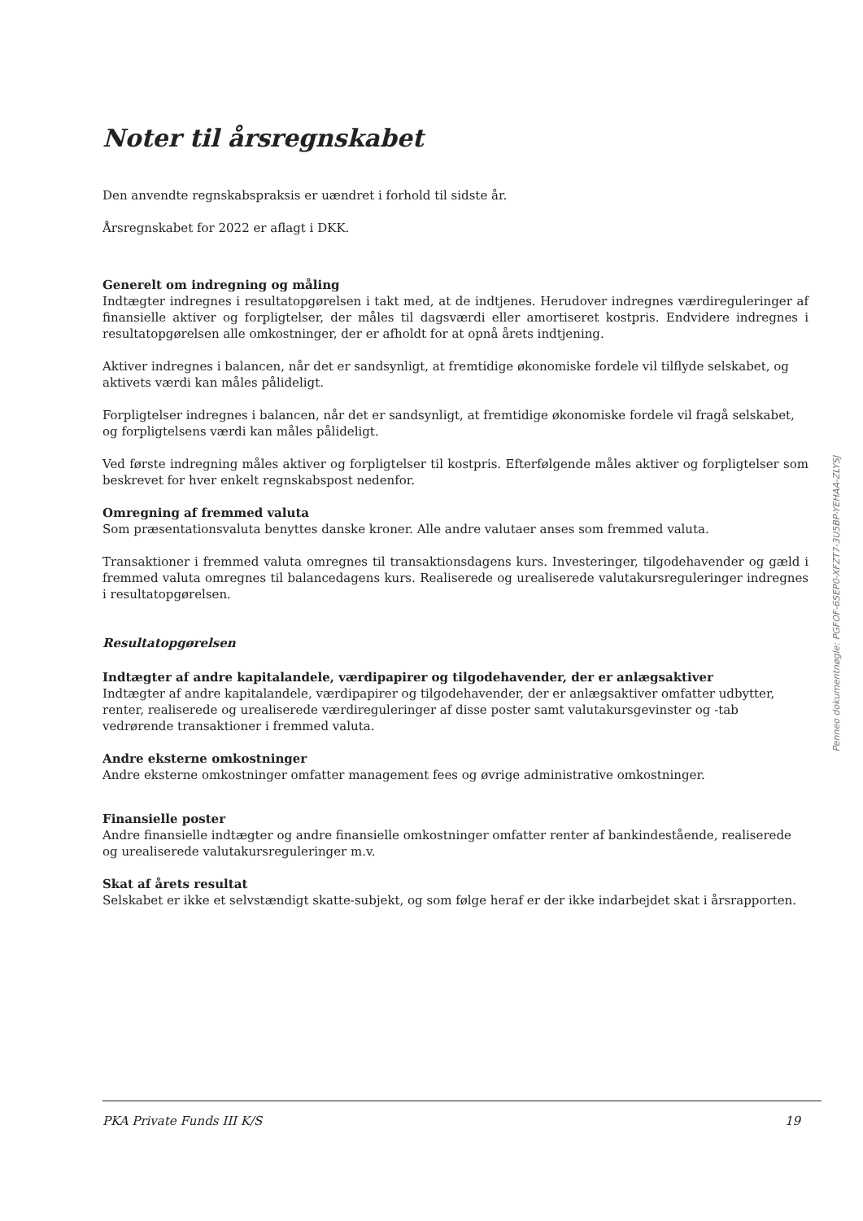Noter til årsregnskabet
Den anvendte regnskabspraksis er uændret i forhold til sidste år.
Årsregnskabet for 2022 er aflagt i DKK.
Generelt om indregning og måling
Indtægter indregnes i resultatopgørelsen i takt med, at de indtjenes. Herudover indregnes værdireguleringer af finansielle aktiver og forpligtelser, der måles til dagsværdi eller amortiseret kostpris. Endvidere indregnes i resultatopgørelsen alle omkostninger, der er afholdt for at opnå årets indtjening.
Aktiver indregnes i balancen, når det er sandsynligt, at fremtidige økonomiske fordele vil tilflyde selskabet, og aktivets værdi kan måles pålideligt.
Forpligtelser indregnes i balancen, når det er sandsynligt, at fremtidige økonomiske fordele vil fragå selskabet, og forpligtelsens værdi kan måles pålideligt.
Ved første indregning måles aktiver og forpligtelser til kostpris. Efterfølgende måles aktiver og forpligtelser som beskrevet for hver enkelt regnskabspost nedenfor.
Omregning af fremmed valuta
Som præsentationsvaluta benyttes danske kroner. Alle andre valutaer anses som fremmed valuta.
Transaktioner i fremmed valuta omregnes til transaktionsdagens kurs. Investeringer, tilgodehavender og gæld i fremmed valuta omregnes til balancedagens kurs. Realiserede og urealiserede valutakursreguleringer indregnes i resultatopgørelsen.
Resultatopgørelsen
Indtægter af andre kapitalandele, værdipapirer og tilgodehavender, der er anlægsaktiver
Indtægter af andre kapitalandele, værdipapirer og tilgodehavender, der er anlægsaktiver omfatter udbytter, renter, realiserede og urealiserede værdireguleringer af disse poster samt valutakursgevinster og -tab vedrørende transaktioner i fremmed valuta.
Andre eksterne omkostninger
Andre eksterne omkostninger omfatter management fees og øvrige administrative omkostninger.
Finansielle poster
Andre finansielle indtægter og andre finansielle omkostninger omfatter renter af bankindestående, realiserede og urealiserede valutakursreguleringer m.v.
Skat af årets resultat
Selskabet er ikke et selvstændigt skatte-subjekt, og som følge heraf er der ikke indarbejdet skat i årsrapporten.
Penneo dokumentnøgle: PGFOF-6SEP0-XFZT7-3U5BP-YEHAA-ZLYSJ
PKA Private Funds III K/S 19